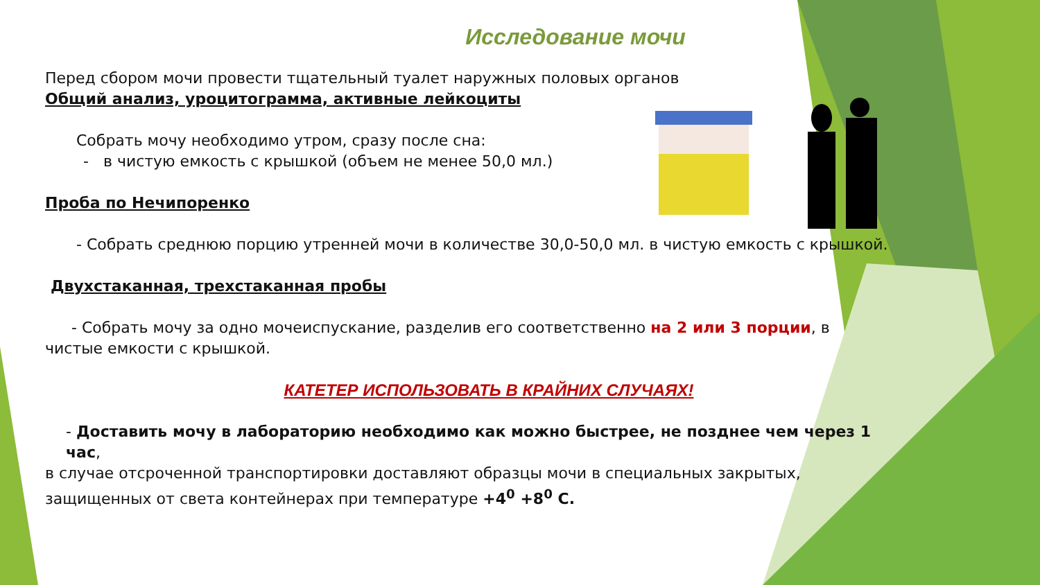Исследование мочи
Перед сбором мочи провести тщательный туалет наружных половых органов
Общий анализ, уроцитограмма, активные лейкоциты
Собрать мочу необходимо утром, сразу после сна:
- в чистую емкость с крышкой (объем не менее 50,0 мл.)
Проба по Нечипоренко
- Собрать среднюю порцию утренней мочи в количестве 30,0-50,0 мл. в чистую емкость с крышкой.
Двухстаканная, трехстаканная пробы
- Собрать мочу за одно мочеиспускание, разделив его соответственно на 2 или 3 порции, в
чистые емкости с крышкой.
КАТЕТЕР ИСПОЛЬЗОВАТЬ В КРАЙНИХ СЛУЧАЯХ!
- Доставить мочу в лабораторию необходимо как можно быстрее, не позднее чем через 1 час,
в случае отсроченной транспортировки доставляют образцы мочи в специальных закрытых,
защищенных от света контейнерах при температуре +4<sup>0</sup> +8<sup>0</sup> С.